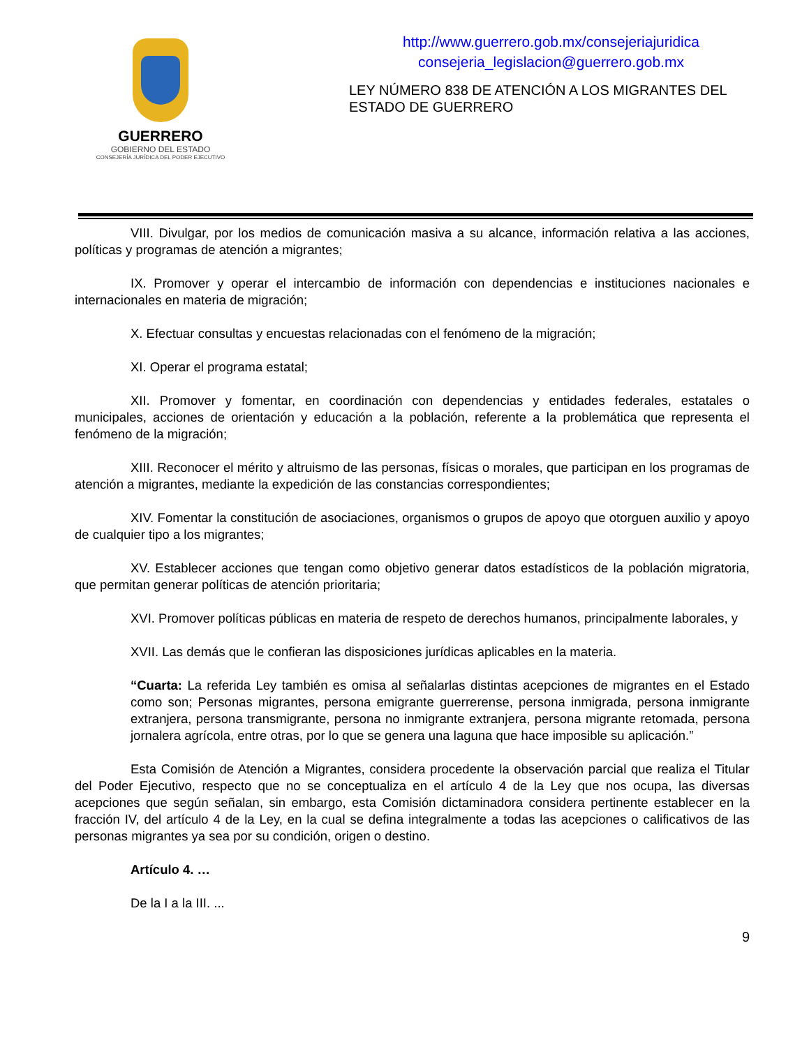GUERRERO
GOBIERNO DEL ESTADO
CONSEJERÍA JURÍDICA DEL PODER EJECUTIVO
http://www.guerrero.gob.mx/consejeriajuridica
consejeria_legislacion@guerrero.gob.mx
LEY NÚMERO 838 DE ATENCIÓN A LOS MIGRANTES DEL ESTADO DE GUERRERO
VIII. Divulgar, por los medios de comunicación masiva a su alcance, información relativa a las acciones, políticas y programas de atención a migrantes;
IX. Promover y operar el intercambio de información con dependencias e instituciones nacionales e internacionales en materia de migración;
X. Efectuar consultas y encuestas relacionadas con el fenómeno de la migración;
XI. Operar el programa estatal;
XII. Promover y fomentar, en coordinación con dependencias y entidades federales, estatales o municipales, acciones de orientación y educación a la población, referente a la problemática que representa el fenómeno de la migración;
XIII. Reconocer el mérito y altruismo de las personas, físicas o morales, que participan en los programas de atención a migrantes, mediante la expedición de las constancias correspondientes;
XIV. Fomentar la constitución de asociaciones, organismos o grupos de apoyo que otorguen auxilio y apoyo de cualquier tipo a los migrantes;
XV. Establecer acciones que tengan como objetivo generar datos estadísticos de la población migratoria, que permitan generar políticas de atención prioritaria;
XVI. Promover políticas públicas en materia de respeto de derechos humanos, principalmente laborales, y
XVII. Las demás que le confieran las disposiciones jurídicas aplicables en la materia.
“Cuarta: La referida Ley también es omisa al señalarlas distintas acepciones de migrantes en el Estado como son; Personas migrantes, persona emigrante guerrerense, persona inmigrada, persona inmigrante extranjera, persona transmigrante, persona no inmigrante extranjera, persona migrante retomada, persona jornalera agrícola, entre otras, por lo que se genera una laguna que hace imposible su aplicación.”
Esta Comisión de Atención a Migrantes, considera procedente la observación parcial que realiza el Titular del Poder Ejecutivo, respecto que no se conceptualiza en el artículo 4 de la Ley que nos ocupa, las diversas acepciones que según señalan, sin embargo, esta Comisión dictaminadora considera pertinente establecer en la fracción IV, del artículo 4 de la Ley, en la cual se defina integralmente a todas las acepciones o calificativos de las personas migrantes ya sea por su condición, origen o destino.
Artículo 4. …
De la I a la III. ...
9